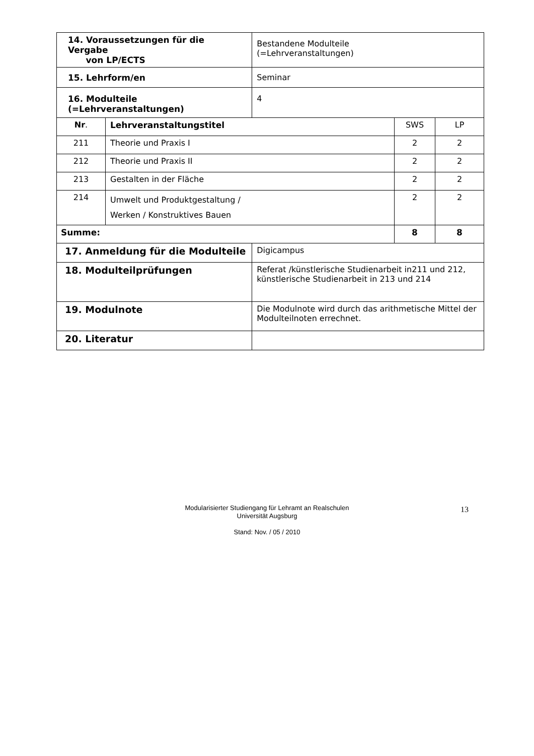| 14. Voraussetzungen für die Vergabe von LP/ECTS | | Bestandene Modulteile (=Lehrveranstaltungen) | | |
| 15. Lehrform/en | | Seminar | | |
| 16. Modulteile (=Lehrveranstaltungen) | | 4 | | |
| Nr . | Lehrveranstaltungstitel | | SWS | LP |
| 211 | Theorie und Praxis I | | 2 | 2 |
| 212 | Theorie und Praxis II | | 2 | 2 |
| 213 | Gestalten in der Fläche | | 2 | 2 |
| 214 | Umwelt und Produktgestaltung / Werken / Konstruktives Bauen | | 2 | 2 |
| Summe: | | | 8 | 8 |
| 17. Anmeldung für die Modulteile | | Digicampus | | |
| 18. Modulteilprüfungen | | Referat /künstlerische Studienarbeit in211 und 212, künstlerische Studienarbeit in 213 und 214 | | |
| 19. Modulnote | | Die Modulnote wird durch das arithmetische Mittel der Modulteilnoten errechnet. | | |
| 20. Literatur | | | | |
Modularisierter Studiengang für Lehramt an Realschulen
Universität Augsburg
Stand: Nov. / 05 / 2010
13